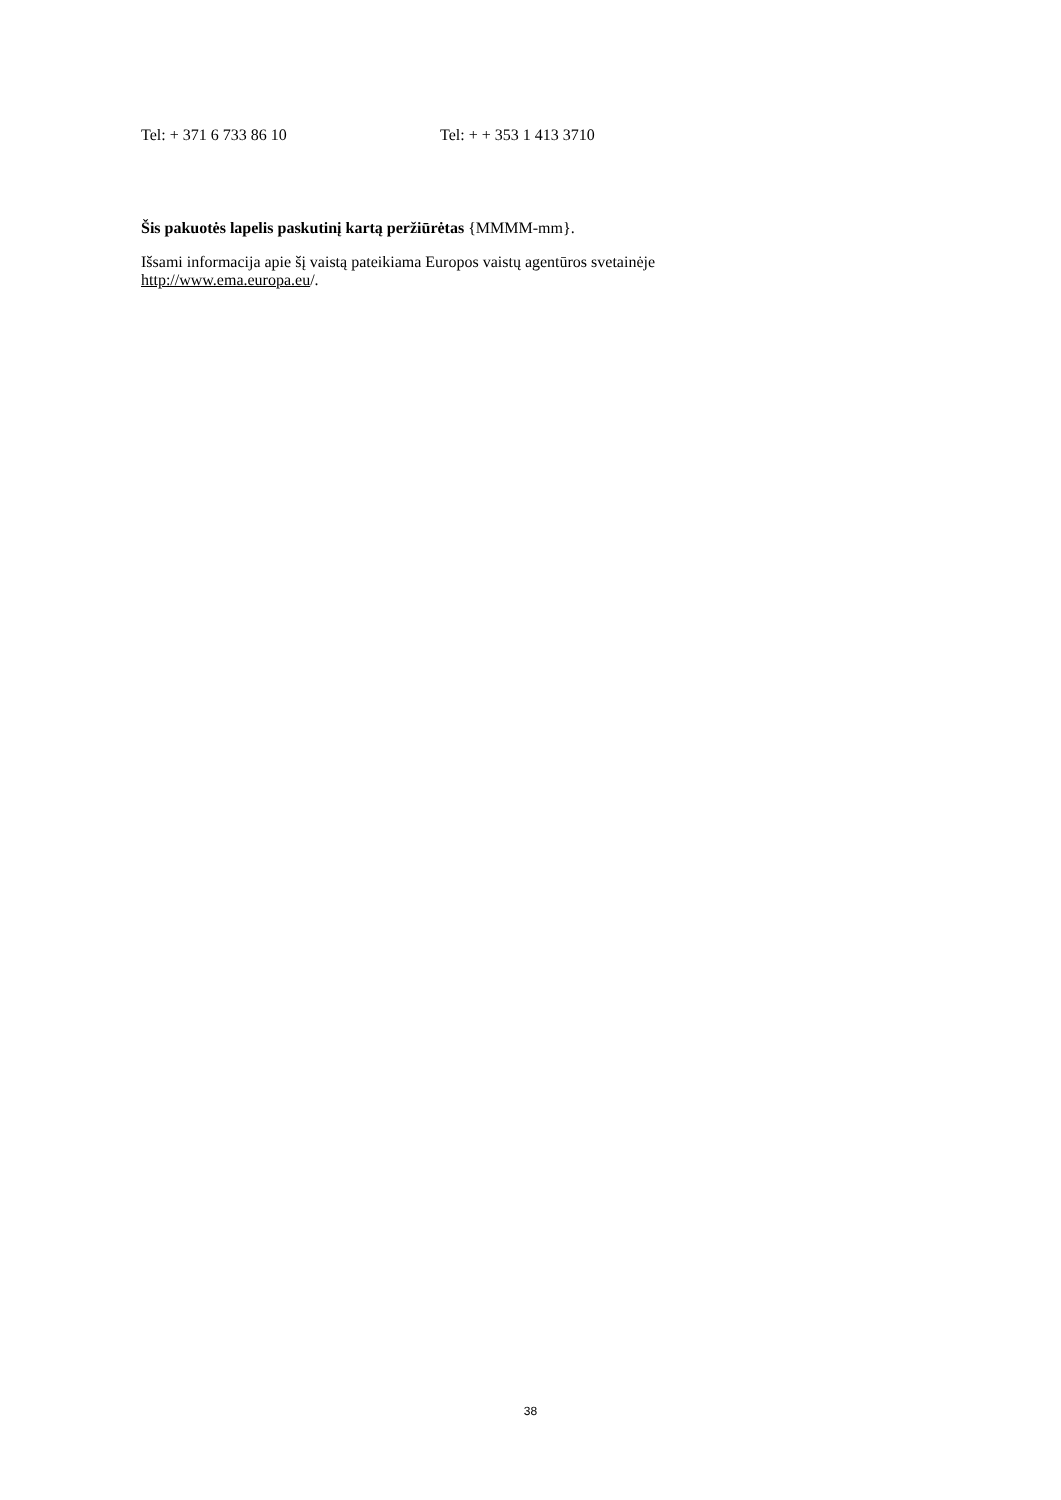| Tel: + 371 6 733 86 10 | Tel: + + 353 1 413 3710 |
Šis pakuotės lapelis paskutinį kartą peržiūrėtas {MMMM-mm}.
Išsami informacija apie šį vaistą pateikiama Europos vaistų agentūros svetainėje
http://www.ema.europa.eu/.
38